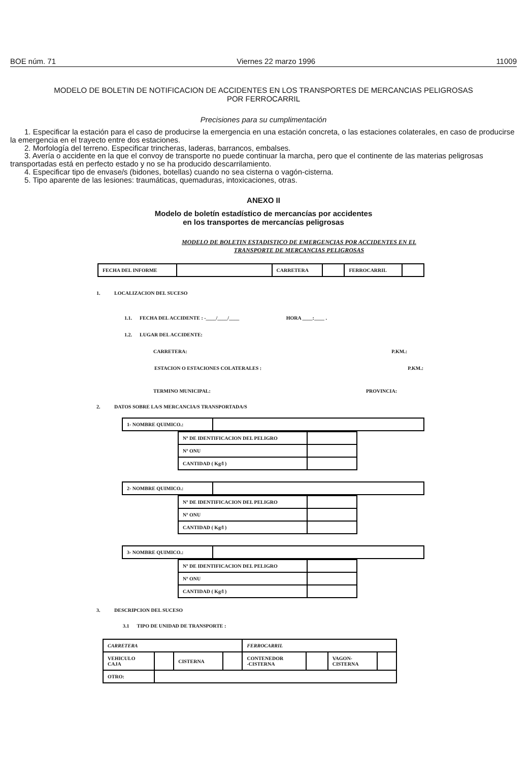BOE núm. 71 Viernes 22 marzo 1996 11009
MODELO DE BOLETIN DE NOTIFICACION DE ACCIDENTES EN LOS TRANSPORTES DE MERCANCIAS PELIGROSAS
POR FERROCARRIL
Precisiones para su cumplimentación
1. Especificar la estación para el caso de producirse la emergencia en una estación concreta, o las estaciones colaterales, en caso de producirse la emergencia en el trayecto entre dos estaciones.
2. Morfología del terreno. Especificar trincheras, laderas, barrancos, embalses.
3. Avería o accidente en la que el convoy de transporte no puede continuar la marcha, pero que el continente de las materias peligrosas transportadas está en perfecto estado y no se ha producido descarrilamiento.
4. Especificar tipo de envase/s (bidones, botellas) cuando no sea cisterna o vagón-cisterna.
5. Tipo aparente de las lesiones: traumáticas, quemaduras, intoxicaciones, otras.
ANEXO II
Modelo de boletín estadístico de mercancías por accidentes
en los transportes de mercancías peligrosas
MODELO DE BOLETIN ESTADISTICO DE EMERGENCIAS POR ACCIDENTES EN EL
TRANSPORTE DE MERCANCIAS PELIGROSAS
| FECHA DEL INFORME | | CARRETERA | | FERROCARRIL | |
1. LOCALIZACION DEL SUCESO
1.1. FECHA DEL ACCIDENTE : -____/____/____ HORA ____:____ .
1.2. LUGAR DEL ACCIDENTE:
CARRETERA: P.KM.:
ESTACION O ESTACIONES COLATERALES : P.KM.:
TERMINO MUNICIPAL: PROVINCIA:
2. DATOS SOBRE LA/S MERCANCIA/S TRANSPORTADA/S
| 1- NOMBRE QUIMICO.: | |
| Nº DE IDENTIFICACION DEL PELIGRO | |
| Nº ONU | |
| CANTIDAD ( Kg/l ) | |
| 2- NOMBRE QUIMICO.: | |
| Nº DE IDENTIFICACION DEL PELIGRO | |
| Nº ONU | |
| CANTIDAD ( Kg/l ) | |
| 3- NOMBRE QUIMICO.: | |
| Nº DE IDENTIFICACION DEL PELIGRO | |
| Nº ONU | |
| CANTIDAD ( Kg/l ) | |
3. DESCRIPCION DEL SUCESO
3.1 TIPO DE UNIDAD DE TRANSPORTE :
| CARRETERA | | | | FERROCARRIL | | | |
| VEHICULO CAJA | | CISTERNA | | CONTENEDOR -CISTERNA | | VAGON- CISTERNA | |
| OTRO: | | | | | | | |